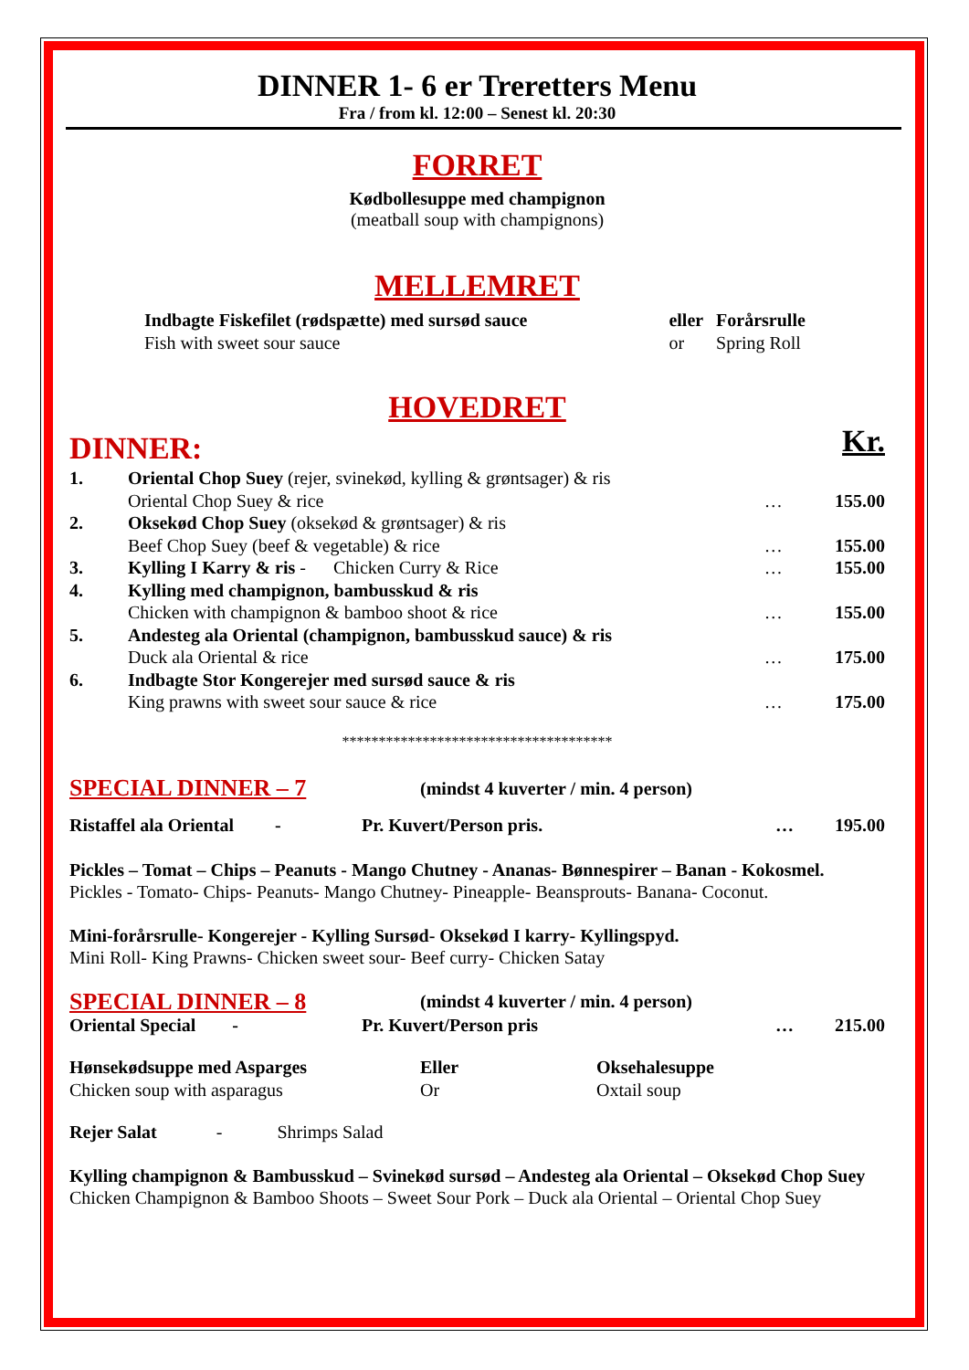DINNER 1- 6 er Treretters Menu
Fra / from kl. 12:00 – Senest kl. 20:30
FORRET
Kødbollesuppe med champignon
(meatball soup with champignons)
MELLEMRET
| Indbagte Fiskefilet (rødspætte) med sursød sauce Fish with sweet sour sauce | eller or | Forårsrulle Spring Roll |
HOVEDRET
| DINNER: | | | Kr. |
| 1. | Oriental Chop Suey (rejer, svinekød, kylling & grøntsager) & ris Oriental Chop Suey & rice | … | 155.00 |
| 2. | Oksekød Chop Suey (oksekød & grøntsager) & ris Beef Chop Suey (beef & vegetable) & rice | … | 155.00 |
| 3. | Kylling I Karry & ris - Chicken Curry & Rice | … | 155.00 |
| 4. | Kylling med champignon, bambusskud & ris Chicken with champignon & bamboo shoot & rice | … | 155.00 |
| 5. | Andesteg ala Oriental (champignon, bambusskud sauce) & ris Duck ala Oriental & rice | … | 175.00 |
| 6. | Indbagte Stor Kongerejer med sursød sauce & ris King prawns with sweet sour sauce & rice | … | 175.00 |
*************************************
| SPECIAL DINNER – 7 | (mindst 4 kuverter / min. 4 person) |
| Ristaffel ala Oriental - | Pr. Kuvert/Person pris. | … | 195.00 |
Pickles – Tomat – Chips – Peanuts - Mango Chutney - Ananas- Bønnespirer – Banan - Kokosmel.
Pickles - Tomato- Chips- Peanuts- Mango Chutney- Pineapple- Beansprouts- Banana- Coconut.
Mini-forårsrulle- Kongerejer - Kylling Sursød- Oksekød I karry- Kyllingspyd.
Mini Roll- King Prawns- Chicken sweet sour- Beef curry- Chicken Satay
| SPECIAL DINNER – 8 | (mindst 4 kuverter / min. 4 person) | | |
| Oriental Special - | Pr. Kuvert/Person pris | … | 215.00 |
| Hønsekødsuppe med Asparges Chicken soup with asparagus | Eller Or | Oksehalesuppe Oxtail soup |
Rejer Salat - Shrimps Salad
Kylling champignon & Bambusskud – Svinekød sursød – Andesteg ala Oriental – Oksekød Chop Suey
Chicken Champignon & Bamboo Shoots – Sweet Sour Pork – Duck ala Oriental – Oriental Chop Suey